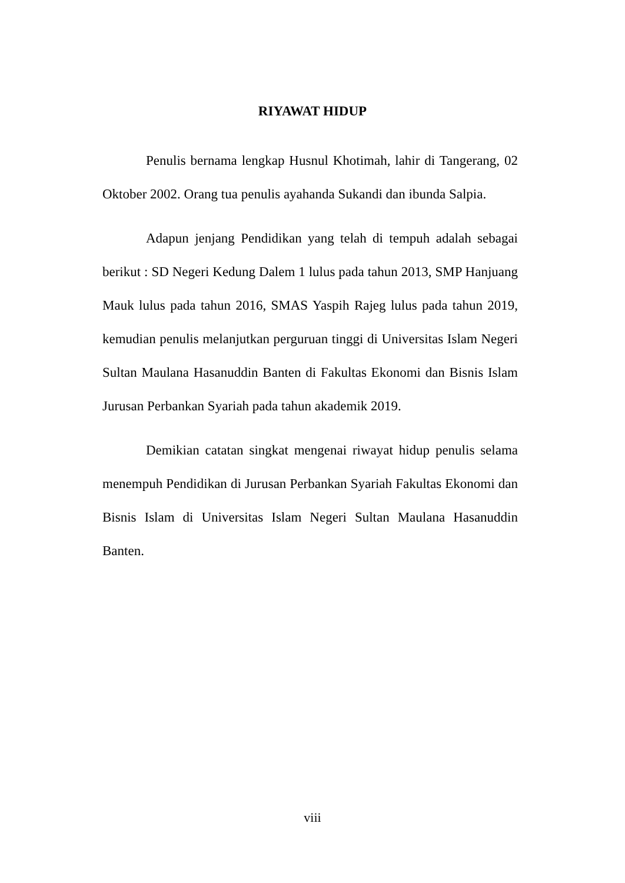RIYAWAT HIDUP
Penulis bernama lengkap Husnul Khotimah, lahir di Tangerang, 02 Oktober 2002. Orang tua penulis ayahanda Sukandi dan ibunda Salpia.
Adapun jenjang Pendidikan yang telah di tempuh adalah sebagai berikut : SD Negeri Kedung Dalem 1 lulus pada tahun 2013, SMP Hanjuang Mauk lulus pada tahun 2016, SMAS Yaspih Rajeg lulus pada tahun 2019, kemudian penulis melanjutkan perguruan tinggi di Universitas Islam Negeri Sultan Maulana Hasanuddin Banten di Fakultas Ekonomi dan Bisnis Islam Jurusan Perbankan Syariah pada tahun akademik 2019.
Demikian catatan singkat mengenai riwayat hidup penulis selama menempuh Pendidikan di Jurusan Perbankan Syariah Fakultas Ekonomi dan Bisnis Islam di Universitas Islam Negeri Sultan Maulana Hasanuddin Banten.
viii